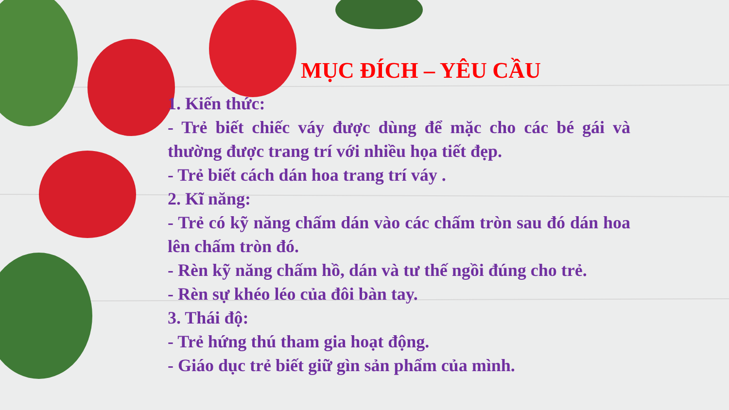MỤC ĐÍCH – YÊU CẦU
1. Kiến thức:
- Trẻ biết chiếc váy được dùng để mặc cho các bé gái và thường được trang trí với nhiều họa tiết đẹp.
- Trẻ biết cách dán hoa trang trí váy .
2. Kĩ năng:
- Trẻ có kỹ năng chấm dán vào các chấm tròn sau đó dán hoa lên chấm tròn đó.
- Rèn kỹ năng chấm hồ, dán và tư thế ngồi đúng cho trẻ.
- Rèn sự khéo léo của đôi bàn tay.
3. Thái độ:
- Trẻ hứng thú tham gia hoạt động.
- Giáo dục trẻ biết giữ gìn sản phẩm của mình.